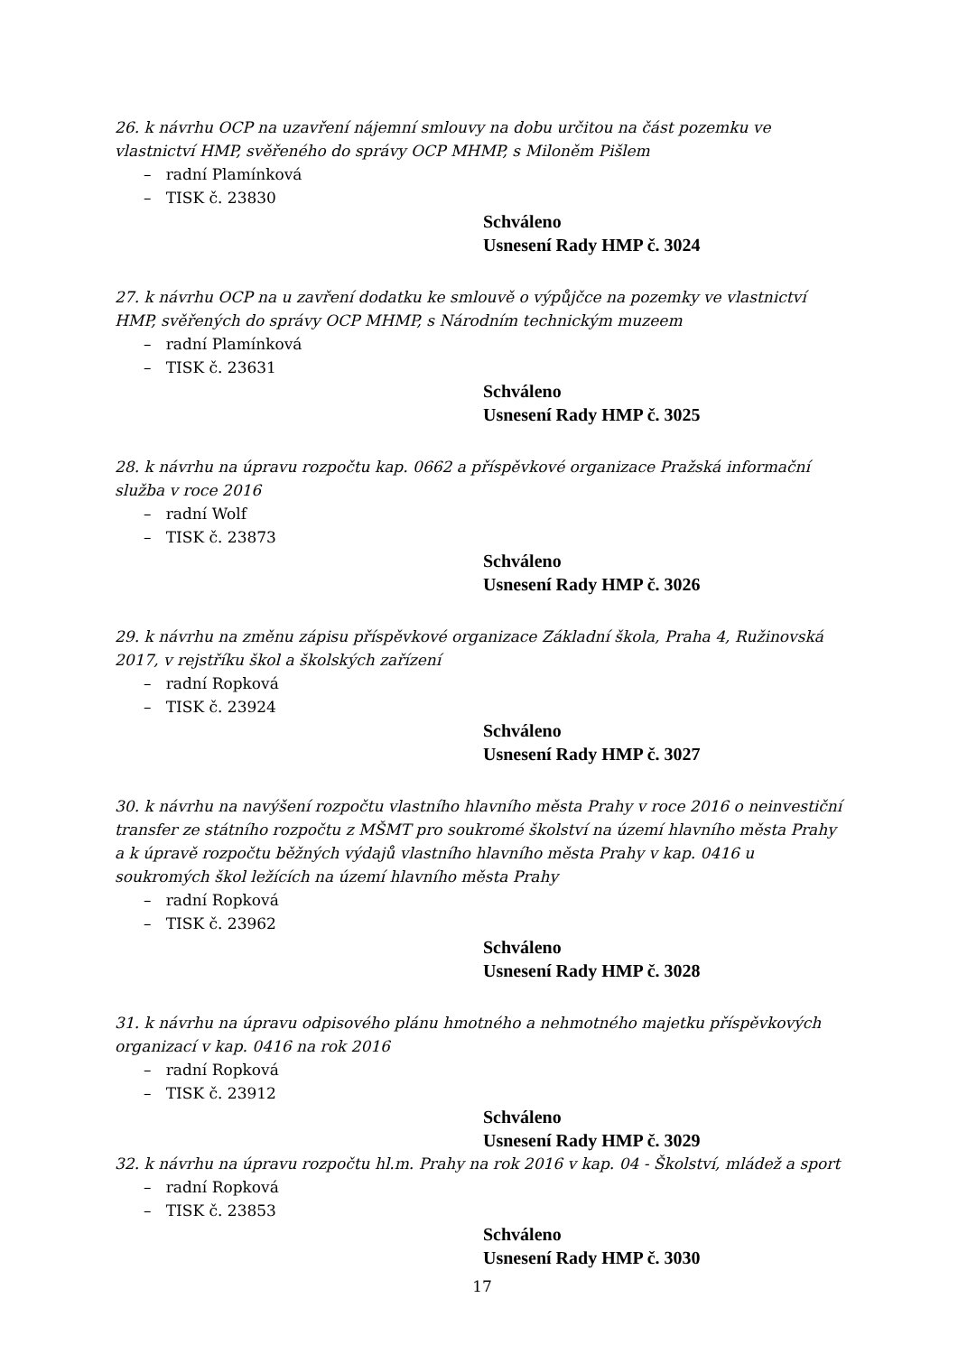26. k návrhu OCP na uzavření nájemní smlouvy na dobu určitou na část pozemku ve vlastnictví HMP, svěřeného do správy OCP MHMP, s Miloněm Pišlem
– radní Plamínková
– TISK č. 23830
Schváleno
Usnesení Rady HMP č. 3024
27. k návrhu OCP na u zavření dodatku ke smlouvě o výpůjčce na pozemky ve vlastnictví HMP, svěřených do správy OCP MHMP, s Národním technickým muzeem
– radní Plamínková
– TISK č. 23631
Schváleno
Usnesení Rady HMP č. 3025
28. k návrhu na úpravu rozpočtu kap. 0662 a příspěvkové organizace Pražská informační služba v roce 2016
– radní Wolf
– TISK č. 23873
Schváleno
Usnesení Rady HMP č. 3026
29. k návrhu na změnu zápisu příspěvkové organizace Základní škola, Praha 4, Ružinovská 2017, v rejstříku škol a školských zařízení
– radní Ropková
– TISK č. 23924
Schváleno
Usnesení Rady HMP č. 3027
30. k návrhu na navýšení rozpočtu vlastního hlavního města Prahy v roce 2016 o neinvestiční transfer ze státního rozpočtu z MŠMT pro soukromé školství na území hlavního města Prahy a k úpravě rozpočtu běžných výdajů vlastního hlavního města Prahy v kap. 0416 u soukromých škol ležících na území hlavního města Prahy
– radní Ropková
– TISK č. 23962
Schváleno
Usnesení Rady HMP č. 3028
31. k návrhu na úpravu odpisového plánu hmotného a nehmotného majetku příspěvkových organizací v kap. 0416 na rok 2016
– radní Ropková
– TISK č. 23912
Schváleno
Usnesení Rady HMP č. 3029
32. k návrhu na úpravu rozpočtu hl.m. Prahy na rok 2016 v kap. 04 - Školství, mládež a sport
– radní Ropková
– TISK č. 23853
Schváleno
Usnesení Rady HMP č. 3030
17